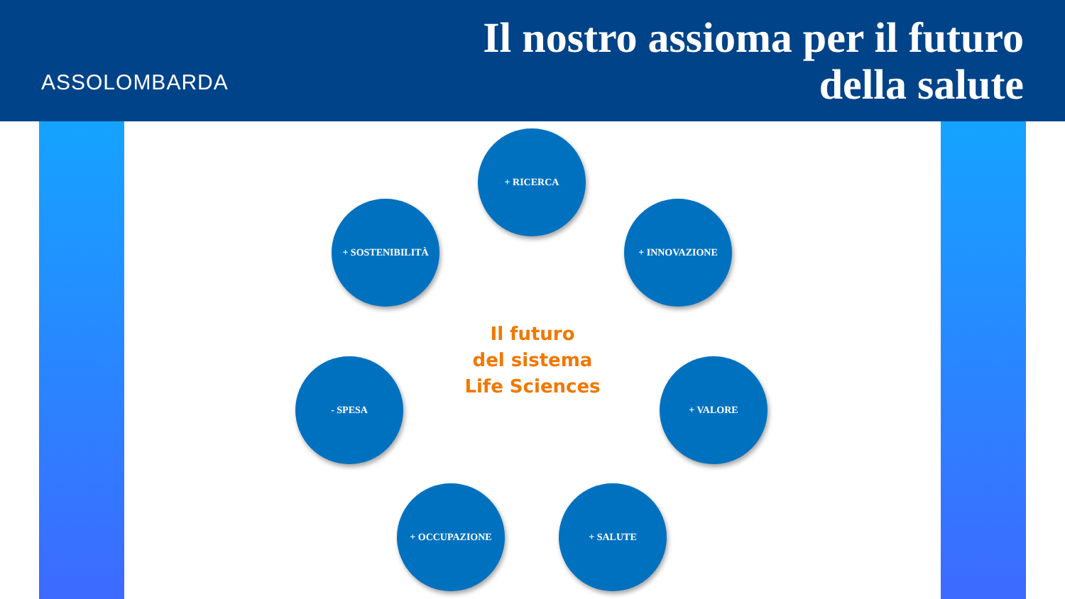ASSOLOMBARDA
Il nostro assioma per il futuro
della salute
+ RICERCA
+ INNOVAZIONE
+ VALORE
+ SALUTE
+ OCCUPAZIONE
- SPESA
+ SOSTENIBILITÀ
Il futuro
del sistema
Life Sciences